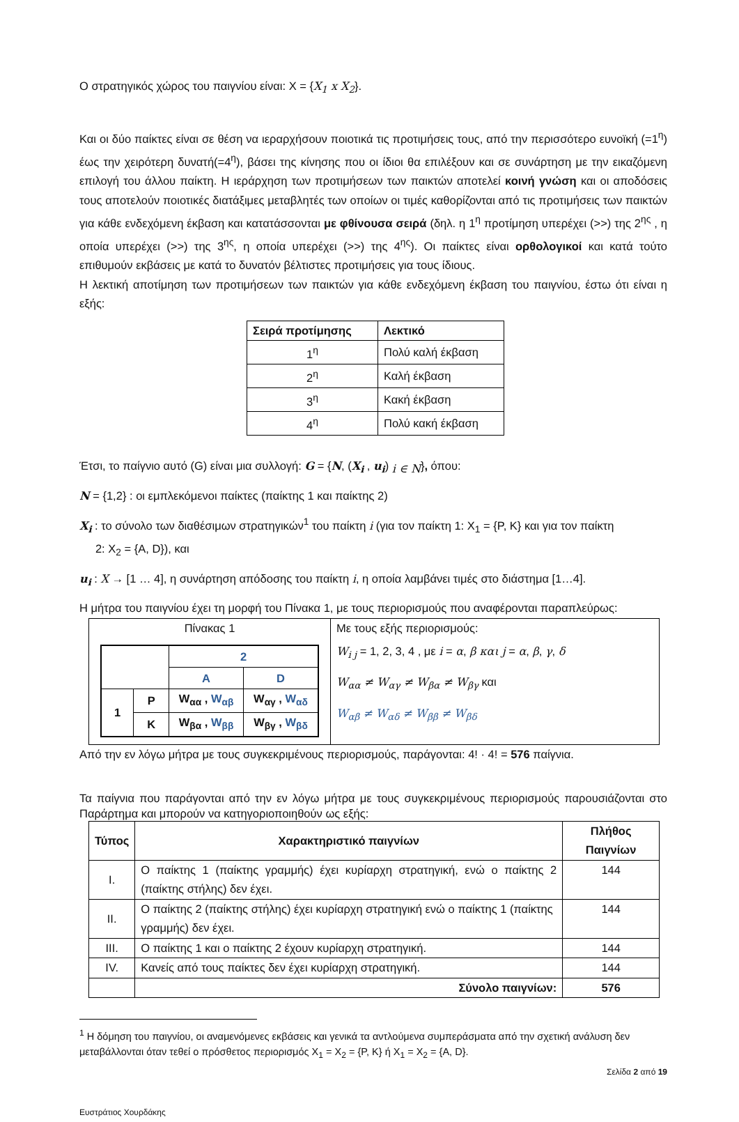Ο στρατηγικός χώρος του παιγνίου είναι: X = {X<sub>1</sub> x X<sub>2</sub>}.
Και οι δύο παίκτες είναι σε θέση να ιεραρχήσουν ποιοτικά τις προτιμήσεις τους, από την περισσότερο ευνοϊκή (=1<sup>η</sup>) έως την χειρότερη δυνατή(=4<sup>η</sup>), βάσει της κίνησης που οι ίδιοι θα επιλέξουν και σε συνάρτηση με την εικαζόμενη επιλογή του άλλου παίκτη. Η ιεράρχηση των προτιμήσεων των παικτών αποτελεί κοινή γνώση και οι αποδόσεις τους αποτελούν ποιοτικές διατάξιμες μεταβλητές των οποίων οι τιμές καθορίζονται από τις προτιμήσεις των παικτών για κάθε ενδεχόμενη έκβαση και κατατάσσονται με φθίνουσα σειρά (δηλ. η 1<sup>η</sup> προτίμηση υπερέχει (>>) της 2<sup>ης</sup> , η οποία υπερέχει (>>) της 3<sup>ης</sup>, η οποία υπερέχει (>>) της 4<sup>ης</sup>). Οι παίκτες είναι ορθολογικοί και κατά τούτο επιθυμούν εκβάσεις με κατά το δυνατόν βέλτιστες προτιμήσεις για τους ίδιους.
Η λεκτική αποτίμηση των προτιμήσεων των παικτών για κάθε ενδεχόμενη έκβαση του παιγνίου, έστω ότι είναι η εξής:
| Σειρά προτίμησης | Λεκτικό |
| --- | --- |
| 1<sup>η</sup> | Πολύ καλή έκβαση |
| 2<sup>η</sup> | Καλή έκβαση |
| 3<sup>η</sup> | Κακή έκβαση |
| 4<sup>η</sup> | Πολύ κακή έκβαση |
Έτσι, το παίγνιο αυτό (G) είναι μια συλλογή: G = {N, (X<sub>i</sub> , u<sub>i</sub>) <sub>i ∈ N</sub>}, όπου:
N = {1,2} : οι εμπλεκόμενοι παίκτες (παίκτης 1 και παίκτης 2)
X<sub>i</sub> : το σύνολο των διαθέσιμων στρατηγικών<sup>1</sup> του παίκτη i (για τον παίκτη 1: X<sub>1</sub> = {P, K} και για τον παίκτη
2: X<sub>2</sub> = {A, D}), και
u<sub>i</sub> : X → [1 … 4], η συνάρτηση απόδοσης του παίκτη i, η οποία λαμβάνει τιμές στο διάστημα [1…4].
Η μήτρα του παιγνίου έχει τη μορφή του Πίνακα 1, με τους περιορισμούς που αναφέρονται παραπλεύρως:
| Πίνακας 1 / / / 2 / / / / / A / D / / 1 / P / W<sub>αα</sub> , W<sub>αβ</sub> / W<sub>αγ</sub> , W<sub>αδ</sub> / / / K / W<sub>βα</sub> , W<sub>ββ</sub> / W<sub>βγ</sub> , W<sub>βδ</sub> / | Με τους εξής περιορισμούς: W<sub>i j</sub> = 1, 2, 3, 4 , με i = α , β και j = α , β , γ , δ W<sub>αα</sub> ≠ W<sub>αγ</sub> ≠ W<sub>βα</sub> ≠ W<sub>βγ</sub> και W<sub>αβ</sub> ≠ W<sub>αδ</sub> ≠ W<sub>ββ</sub> ≠ W<sub>βδ</sub> |
Από την εν λόγω μήτρα με τους συγκεκριμένους περιορισμούς, παράγονται: 4! · 4! = 576 παίγνια.
Τα παίγνια που παράγονται από την εν λόγω μήτρα με τους συγκεκριμένους περιορισμούς παρουσιάζονται στο Παράρτημα και μπορούν να κατηγοριοποιηθούν ως εξής:
| Τύπος | Χαρακτηριστικό παιγνίων | Πλήθος Παιγνίων |
| --- | --- | --- |
| I. | Ο παίκτης 1 (παίκτης γραμμής) έχει κυρίαρχη στρατηγική, ενώ ο παίκτης 2 (παίκτης στήλης) δεν έχει. | 144 |
| II. | Ο παίκτης 2 (παίκτης στήλης) έχει κυρίαρχη στρατηγική ενώ ο παίκτης 1 (παίκτης γραμμής) δεν έχει. | 144 |
| III. | Ο παίκτης 1 και ο παίκτης 2 έχουν κυρίαρχη στρατηγική. | 144 |
| IV. | Κανείς από τους παίκτες δεν έχει κυρίαρχη στρατηγική. | 144 |
| | Σύνολο παιγνίων: | 576 |
<sup>1</sup> Η δόμηση του παιγνίου, οι αναμενόμενες εκβάσεις και γενικά τα αντλούμενα συμπεράσματα από την σχετική ανάλυση δεν μεταβάλλονται όταν τεθεί ο πρόσθετος περιορισμός X<sub>1</sub> = X<sub>2</sub> = {P, K} ή X<sub>1</sub> = X<sub>2</sub> = {A, D}.
Σελίδα 2 από 19
Ευστράτιος Χουρδάκης